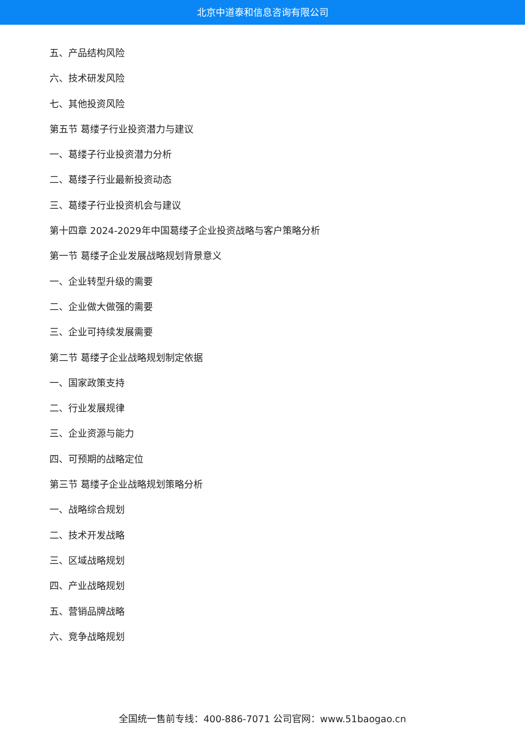北京中道泰和信息咨询有限公司
五、产品结构风险
六、技术研发风险
七、其他投资风险
第五节 葛缕子行业投资潜力与建议
一、葛缕子行业投资潜力分析
二、葛缕子行业最新投资动态
三、葛缕子行业投资机会与建议
第十四章 2024-2029年中国葛缕子企业投资战略与客户策略分析
第一节 葛缕子企业发展战略规划背景意义
一、企业转型升级的需要
二、企业做大做强的需要
三、企业可持续发展需要
第二节 葛缕子企业战略规划制定依据
一、国家政策支持
二、行业发展规律
三、企业资源与能力
四、可预期的战略定位
第三节 葛缕子企业战略规划策略分析
一、战略综合规划
二、技术开发战略
三、区域战略规划
四、产业战略规划
五、营销品牌战略
六、竞争战略规划
全国统一售前专线：400-886-7071 公司官网：www.51baogao.cn